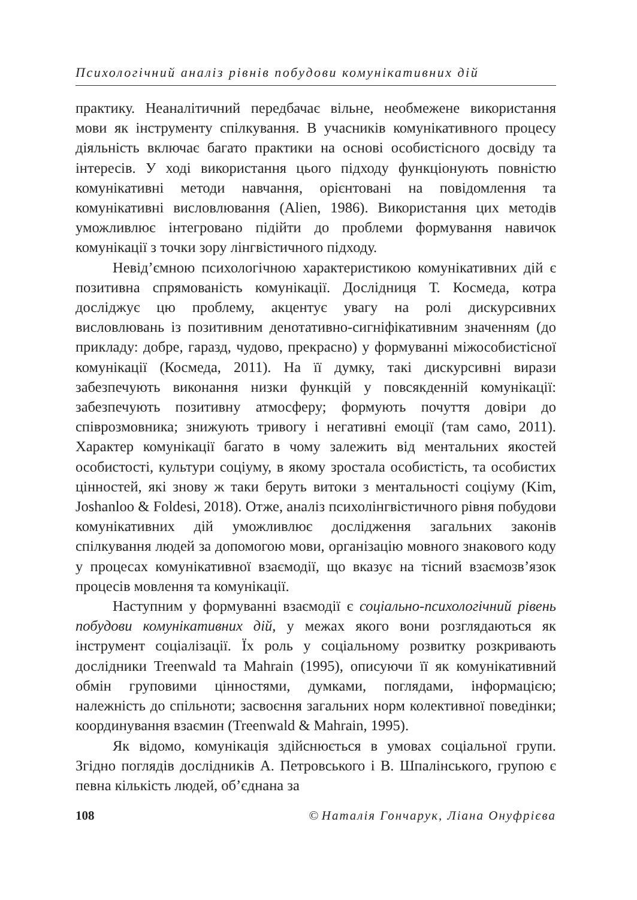Психологічний аналіз рівнів побудови комунікативних дій
практику. Неаналітичний передбачає вільне, необмежене використання мови як інструменту спілкування. В учасників комунікативного процесу діяльність включає багато практики на основі особистісного досвіду та інтересів. У ході використання цього підходу функціонують повністю комунікативні методи навчання, орієнтовані на повідомлення та комунікативні висловлювання (Alien, 1986). Використання цих методів уможливлює інтегровано підійти до проблеми формування навичок комунікації з точки зору лінгвістичного підходу.
Невід’ємною психологічною характеристикою комунікативних дій є позитивна спрямованість комунікації. Дослідниця Т. Космеда, котра досліджує цю проблему, акцентує увагу на ролі дискурсивних висловлювань із позитивним денотативно-сигніфікативним значенням (до прикладу: добре, гаразд, чудово, прекрасно) у формуванні міжособистісної комунікації (Космеда, 2011). На її думку, такі дискурсивні вирази забезпечують виконання низки функцій у повсякденній комунікації: забезпечують позитивну атмосферу; формують почуття довіри до співрозмовника; знижують тривогу і негативні емоції (там само, 2011). Характер комунікації багато в чому залежить від ментальних якостей особистості, культури соціуму, в якому зростала особистість, та особистих цінностей, які знову ж таки беруть витоки з ментальності соціуму (Kim, Joshanloo & Foldesi, 2018). Отже, аналіз психолінгвістичного рівня побудови комунікативних дій уможливлює дослідження загальних законів спілкування людей за допомогою мови, організацію мовного знакового коду у процесах комунікативної взаємодії, що вказує на тісний взаємозв’язок процесів мовлення та комунікації.
Наступним у формуванні взаємодії є соціально-психологічний рівень побудови комунікативних дій, у межах якого вони розглядаються як інструмент соціалізації. Їх роль у соціальному розвитку розкривають дослідники Treenwald та Mahrain (1995), описуючи її як комунікативний обмін груповими цінностями, думками, поглядами, інформацією; належність до спільноти; засвоєння загальних норм колективної поведінки; координування взаємин (Treenwald & Mahrain, 1995).
Як відомо, комунікація здійснюється в умовах соціальної групи. Згідно поглядів дослідників А. Петровського і В. Шпалінського, групою є певна кількість людей, об’єднана за
108 © Наталія Гончарук, Ліана Онуфрієва